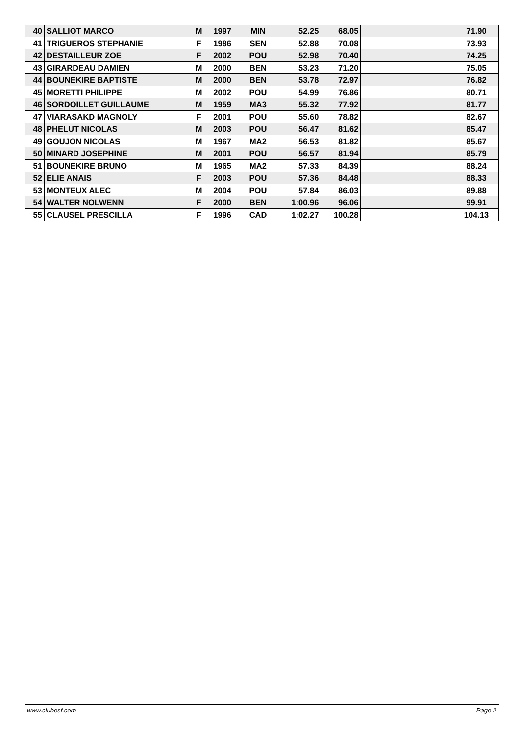| 40 | SALLIOT MARCO | M | 1997 | MIN | 52.25 | 68.05 | | 71.90 |
| 41 | TRIGUEROS STEPHANIE | F | 1986 | SEN | 52.88 | 70.08 | | 73.93 |
| 42 | DESTAILLEUR ZOE | F | 2002 | POU | 52.98 | 70.40 | | 74.25 |
| 43 | GIRARDEAU DAMIEN | M | 2000 | BEN | 53.23 | 71.20 | | 75.05 |
| 44 | BOUNEKIRE BAPTISTE | M | 2000 | BEN | 53.78 | 72.97 | | 76.82 |
| 45 | MORETTI PHILIPPE | M | 2002 | POU | 54.99 | 76.86 | | 80.71 |
| 46 | SORDOILLET GUILLAUME | M | 1959 | MA3 | 55.32 | 77.92 | | 81.77 |
| 47 | VIARASAKD MAGNOLY | F | 2001 | POU | 55.60 | 78.82 | | 82.67 |
| 48 | PHELUT NICOLAS | M | 2003 | POU | 56.47 | 81.62 | | 85.47 |
| 49 | GOUJON NICOLAS | M | 1967 | MA2 | 56.53 | 81.82 | | 85.67 |
| 50 | MINARD JOSEPHINE | M | 2001 | POU | 56.57 | 81.94 | | 85.79 |
| 51 | BOUNEKIRE BRUNO | M | 1965 | MA2 | 57.33 | 84.39 | | 88.24 |
| 52 | ELIE ANAIS | F | 2003 | POU | 57.36 | 84.48 | | 88.33 |
| 53 | MONTEUX ALEC | M | 2004 | POU | 57.84 | 86.03 | | 89.88 |
| 54 | WALTER NOLWENN | F | 2000 | BEN | 1:00.96 | 96.06 | | 99.91 |
| 55 | CLAUSEL PRESCILLA | F | 1996 | CAD | 1:02.27 | 100.28 | | 104.13 |
www.clubesf.com Page 2